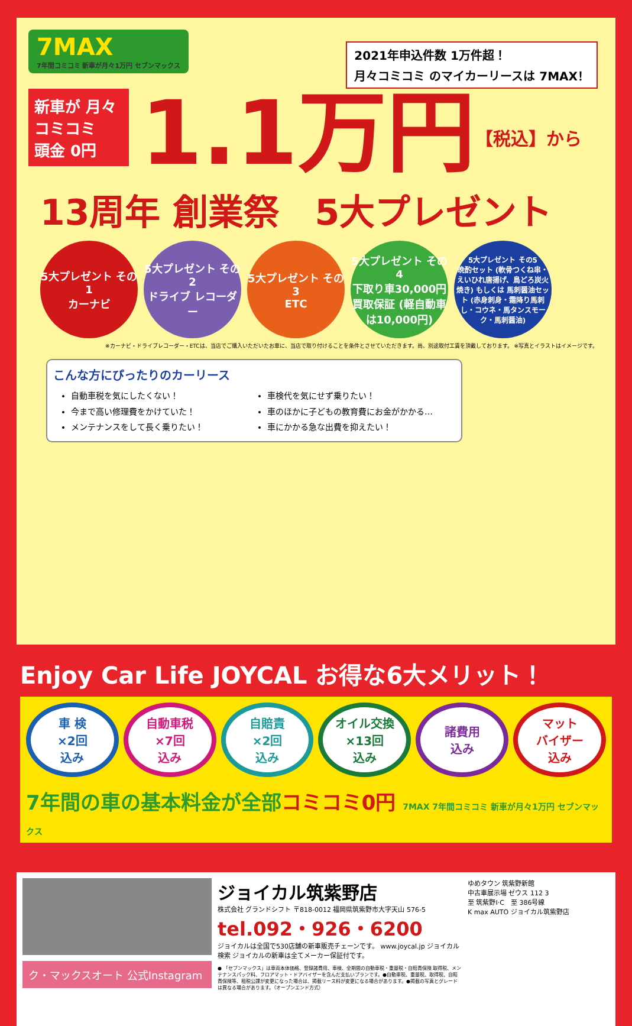7MAX
7年間コミコミ 新車が月々1万円 セブンマックス
2021年申込件数 1万件超！
月々コミコミ のマイカーリースは 7MAX！
新車が 月々 コミコミ
頭金 0円
1.1万円
【税込】から
13周年 創業祭　5大プレゼント
5大プレゼント その1
カーナビ
5大プレゼント その2
ドライブ レコーダー
5大プレゼント その3
ETC
5大プレゼント その4
下取り車30,000円 買取保証 (軽自動車は10,000円)
5大プレゼント その5
晩酌セット (軟骨つくね串・えいひれ唐揚げ、鳥どろ炭火焼き) もしくは 馬刺醤油セット (赤身刺身・霜降り馬刺し・コウネ・馬タンスモーク・馬刺醤油)
※カーナビ・ドライブレコーダー・ETCは、当店でご購入いただいたお車に、当店で取り付けることを条件とさせていただきます。尚、別途取付工賃を頂戴しております。 ※写真とイラストはイメージです。
こんな方にぴったりのカーリース
自動車税を気にしたくない！
今まで高い修理費をかけていた！
メンテナンスをして長く乗りたい！
車検代を気にせず乗りたい！
車のほかに子どもの教育費にお金がかかる…
車にかかる急な出費を抑えたい！
Enjoy Car Life JOYCAL お得な6大メリット！
車 検
×2回
込み
自動車税
×7回
込み
自賠責
×2回
込み
オイル交換
×13回
込み
諸費用
込み
マット
バイザー
込み
7年間の車の基本料金が全部コミコミ0円 7MAX 7年間コミコミ 新車が月々1万円 セブンマックス
ク・マックスオート 公式Instagram
ジョイカル筑紫野店
株式会社 グランドシフト 〒818-0012 福岡県筑紫野市大字天山 576-5
tel.092・926・6200
ジョイカルは全国で530店舗の新車販売チェーンです。 www.joycal.jp ジョイカル 検索 ジョイカルの新車は全てメーカー保証付です。
● 「セブンマックス」は車両本体価格、登録諸費用、車検、全期間の自動車税・重量税・自賠責保険 取得税、メンテナンスパック料、フロアマット・ドアバイザーを含んだ支払いプランです。●自動車税、重量税、取得税、自賠責保険等、租税公課が変更になった場合は、掲載リース料が変更になる場合があります。●掲載の写真とグレードは異なる場合があります。（オープンエンド方式）
ゆめタウン 筑紫野新館
中古車展示場 ゼウス 112 3
至 筑紫野I·C　至 386号線
K max AUTO ジョイカル筑紫野店